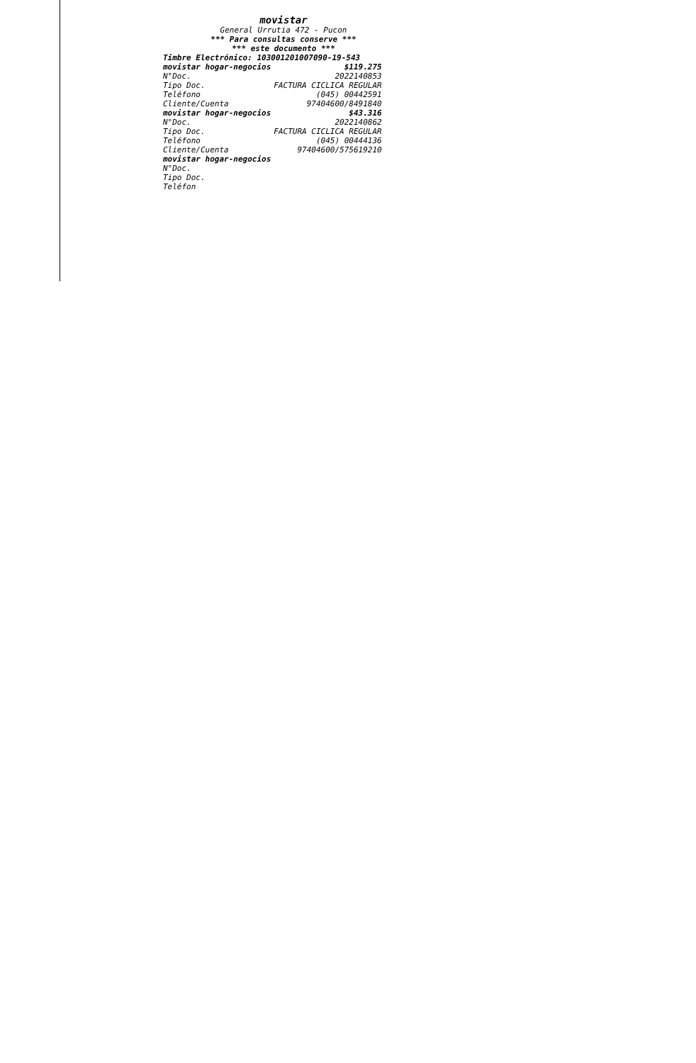movistar
General Urrutia 472 - Pucon
*** Para consultas conserve ***
*** este documento ***
Timbre Electrónico: 103001201007090-19-543
| movistar hogar-negocios | $119.275 |
| N°Doc. | 2022140853 |
| Tipo Doc. | FACTURA CICLICA REGULAR |
| Teléfono | (045) 00442591 |
| Cliente/Cuenta | 97404600/8491840 |
| movistar hogar-negocios | $43.316 |
| N°Doc. | 2022140862 |
| Tipo Doc. | FACTURA CICLICA REGULAR |
| Teléfono | (045) 00444136 |
| Cliente/Cuenta | 97404600/575619210 |
| movistar hogar-negocios | |
| N°Doc. | |
| Tipo Doc. | |
| Teléfon | |